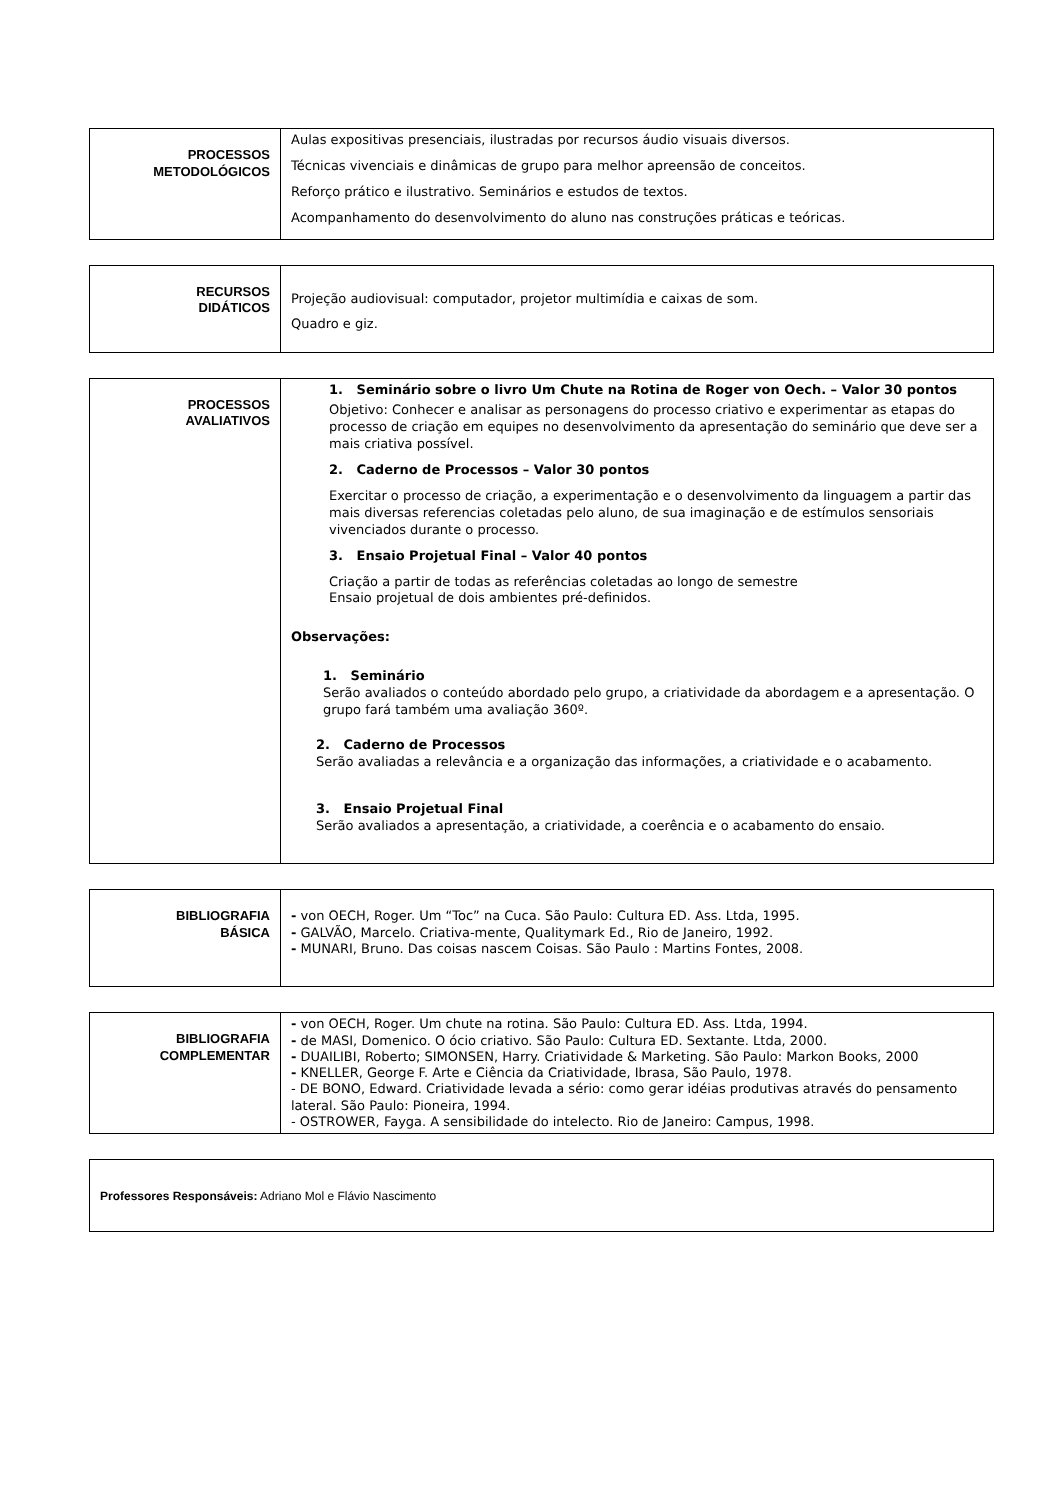| PROCESSOS METODOLÓGICOS | Aulas expositivas presenciais, ilustradas por recursos áudio visuais diversos. Técnicas vivenciais e dinâmicas de grupo para melhor apreensão de conceitos. Reforço prático e ilustrativo. Seminários e estudos de textos. Acompanhamento do desenvolvimento do aluno nas construções práticas e teóricas. |
| RECURSOS DIDÁTICOS | Projeção audiovisual: computador, projetor multimídia e caixas de som. Quadro e giz. |
| PROCESSOS AVALIATIVOS | 1. Seminário sobre o livro Um Chute na Rotina de Roger von Oech. – Valor 30 pontos Objetivo: Conhecer e analisar as personagens do processo criativo e experimentar as etapas do processo de criação em equipes no desenvolvimento da apresentação do seminário que deve ser a mais criativa possível. 2. Caderno de Processos – Valor 30 pontos Exercitar o processo de criação, a experimentação e o desenvolvimento da linguagem a partir das mais diversas referencias coletadas pelo aluno, de sua imaginação e de estímulos sensoriais vivenciados durante o processo. 3. Ensaio Projetual Final – Valor 40 pontos Criação a partir de todas as referências coletadas ao longo de semestre Ensaio projetual de dois ambientes pré-definidos. Observações: 1. Seminário Serão avaliados o conteúdo abordado pelo grupo, a criatividade da abordagem e a apresentação. O grupo fará também uma avaliação 360º. 2. Caderno de Processos Serão avaliadas a relevância e a organização das informações, a criatividade e o acabamento. 3. Ensaio Projetual Final Serão avaliados a apresentação, a criatividade, a coerência e o acabamento do ensaio. |
| BIBLIOGRAFIA BÁSICA | - von OECH, Roger. Um “Toc” na Cuca. São Paulo: Cultura ED. Ass. Ltda, 1995. - GALVÃO, Marcelo. Criativa-mente, Qualitymark Ed., Rio de Janeiro, 1992. - MUNARI, Bruno. Das coisas nascem Coisas. São Paulo : Martins Fontes, 2008. |
| BIBLIOGRAFIA COMPLEMENTAR | - von OECH, Roger. Um chute na rotina. São Paulo: Cultura ED. Ass. Ltda, 1994. - de MASI, Domenico. O ócio criativo. São Paulo: Cultura ED. Sextante. Ltda, 2000. - DUAILIBI, Roberto; SIMONSEN, Harry. Criatividade & Marketing. São Paulo: Markon Books, 2000 - KNELLER, George F. Arte e Ciência da Criatividade, Ibrasa, São Paulo, 1978. - DE BONO, Edward. Criatividade levada a sério: como gerar idéias produtivas através do pensamento lateral. São Paulo: Pioneira, 1994. - OSTROWER, Fayga. A sensibilidade do intelecto. Rio de Janeiro: Campus, 1998. |
| Professores Responsáveis: Adriano Mol e Flávio Nascimento |